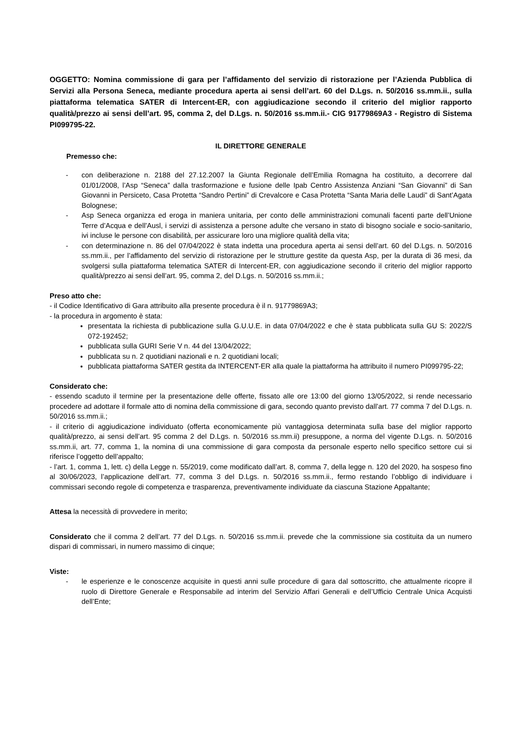OGGETTO: Nomina commissione di gara per l’affidamento del servizio di ristorazione per l’Azienda Pubblica di Servizi alla Persona Seneca, mediante procedura aperta ai sensi dell’art. 60 del D.Lgs. n. 50/2016 ss.mm.ii., sulla piattaforma telematica SATER di Intercent-ER, con aggiudicazione secondo il criterio del miglior rapporto qualità/prezzo ai sensi dell’art. 95, comma 2, del D.Lgs. n. 50/2016 ss.mm.ii.- CIG 91779869A3 - Registro di Sistema PI099795-22.
IL DIRETTORE GENERALE
Premesso che:
- con deliberazione n. 2188 del 27.12.2007 la Giunta Regionale dell’Emilia Romagna ha costituito, a decorrere dal 01/01/2008, l’Asp “Seneca” dalla trasformazione e fusione delle Ipab Centro Assistenza Anziani “San Giovanni” di San Giovanni in Persiceto, Casa Protetta “Sandro Pertini” di Crevalcore e Casa Protetta “Santa Maria delle Laudi” di Sant’Agata Bolognese;
- Asp Seneca organizza ed eroga in maniera unitaria, per conto delle amministrazioni comunali facenti parte dell’Unione Terre d’Acqua e dell’Ausl, i servizi di assistenza a persone adulte che versano in stato di bisogno sociale e socio-sanitario, ivi incluse le persone con disabilità, per assicurare loro una migliore qualità della vita;
- con determinazione n. 86 del 07/04/2022 è stata indetta una procedura aperta ai sensi dell’art. 60 del D.Lgs. n. 50/2016 ss.mm.ii., per l’affidamento del servizio di ristorazione per le strutture gestite da questa Asp, per la durata di 36 mesi, da svolgersi sulla piattaforma telematica SATER di Intercent-ER, con aggiudicazione secondo il criterio del miglior rapporto qualità/prezzo ai sensi dell’art. 95, comma 2, del D.Lgs. n. 50/2016 ss.mm.ii.;
Preso atto che:
- il Codice Identificativo di Gara attribuito alla presente procedura è il n. 91779869A3;
- la procedura in argomento è stata:
presentata la richiesta di pubblicazione sulla G.U.U.E. in data 07/04/2022 e che è stata pubblicata sulla GU S: 2022/S 072-192452;
pubblicata sulla GURI Serie V n. 44 del 13/04/2022;
pubblicata su n. 2 quotidiani nazionali e n. 2 quotidiani locali;
pubblicata piattaforma SATER gestita da INTERCENT-ER alla quale la piattaforma ha attribuito il numero PI099795-22;
Considerato che:
- essendo scaduto il termine per la presentazione delle offerte, fissato alle ore 13:00 del giorno 13/05/2022, si rende necessario procedere ad adottare il formale atto di nomina della commissione di gara, secondo quanto previsto dall’art. 77 comma 7 del D.Lgs. n. 50/2016 ss.mm.ii.;
- il criterio di aggiudicazione individuato (offerta economicamente più vantaggiosa determinata sulla base del miglior rapporto qualità/prezzo, ai sensi dell’art. 95 comma 2 del D.Lgs. n. 50/2016 ss.mm.ii) presuppone, a norma del vigente D.Lgs. n. 50/2016 ss.mm.ii, art. 77, comma 1, la nomina di una commissione di gara composta da personale esperto nello specifico settore cui si riferisce l’oggetto dell’appalto;
- l’art. 1, comma 1, lett. c) della Legge n. 55/2019, come modificato dall’art. 8, comma 7, della legge n. 120 del 2020, ha sospeso fino al 30/06/2023, l’applicazione dell’art. 77, comma 3 del D.Lgs. n. 50/2016 ss.mm.ii., fermo restando l’obbligo di individuare i commissari secondo regole di competenza e trasparenza, preventivamente individuate da ciascuna Stazione Appaltante;
Attesa la necessità di provvedere in merito;
Considerato che il comma 2 dell’art. 77 del D.Lgs. n. 50/2016 ss.mm.ii. prevede che la commissione sia costituita da un numero dispari di commissari, in numero massimo di cinque;
Viste:
- le esperienze e le conoscenze acquisite in questi anni sulle procedure di gara dal sottoscritto, che attualmente ricopre il ruolo di Direttore Generale e Responsabile ad interim del Servizio Affari Generali e dell’Ufficio Centrale Unica Acquisti dell’Ente;